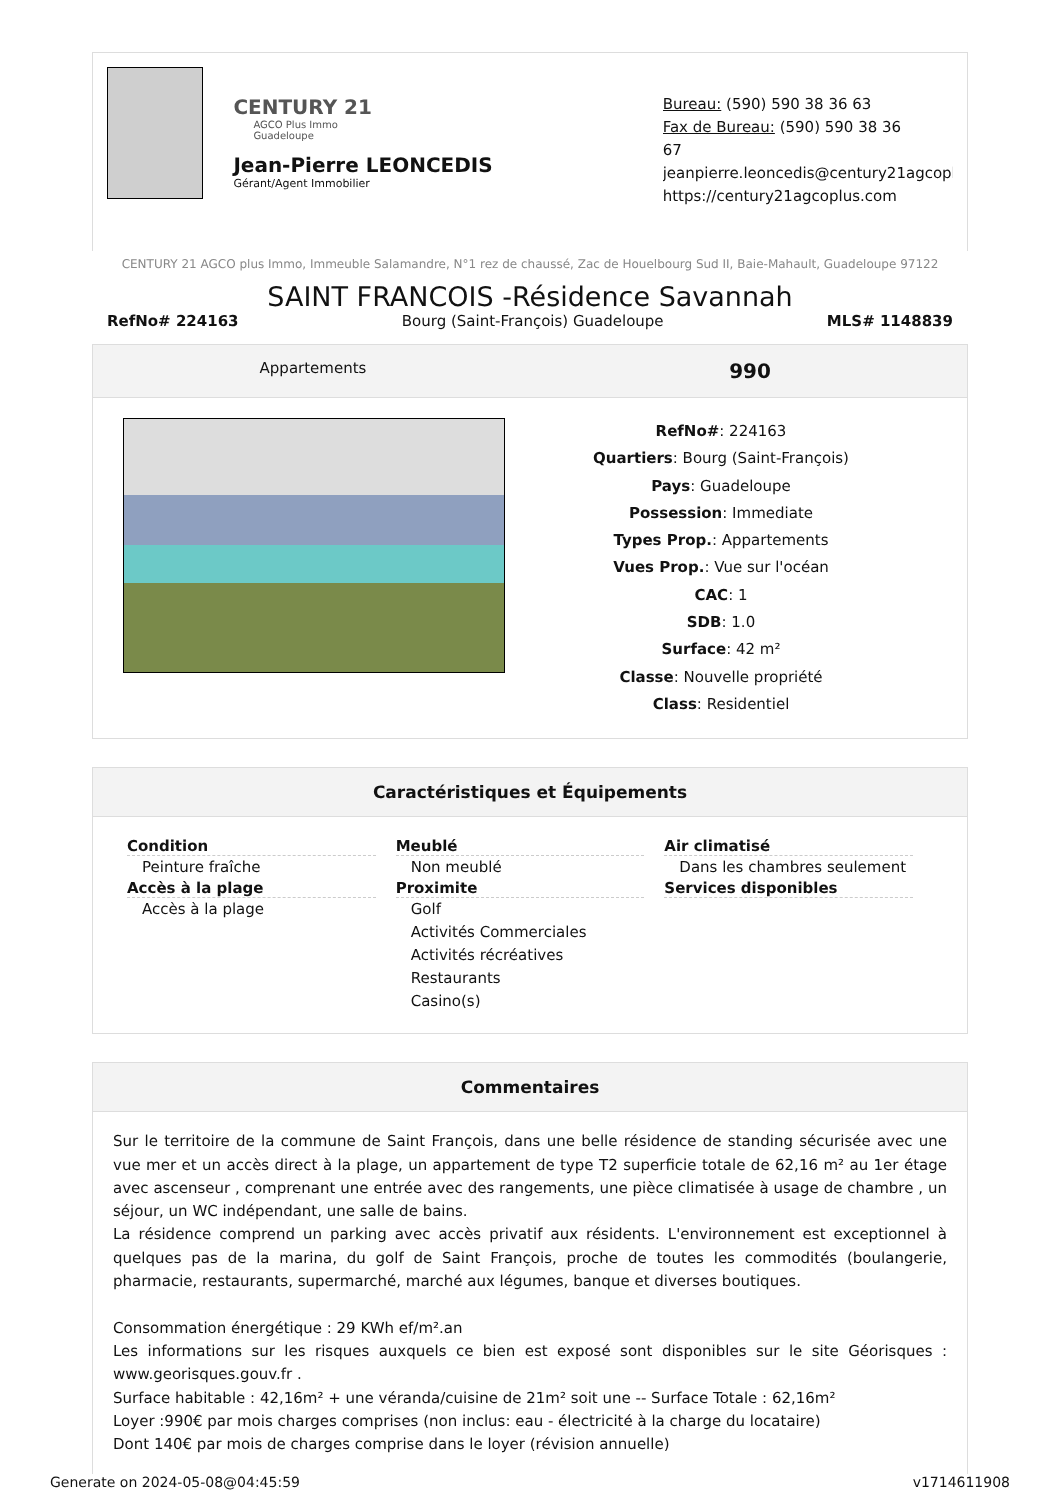CENTURY 21
AGCO Plus Immo
Guadeloupe
Jean-Pierre LEONCEDIS
Gérant/Agent Immobilier
Bureau: (590) 590 38 36 63
Fax de Bureau: (590) 590 38 36
67
jeanpierre.leoncedis@century21agcoplus
https://century21agcoplus.com
CENTURY 21 AGCO plus Immo, Immeuble Salamandre, N°1 rez de chaussé, Zac de Houelbourg Sud II, Baie-Mahault, Guadeloupe 97122
SAINT FRANCOIS -Résidence Savannah
RefNo# 224163 Bourg (Saint-François) Guadeloupe MLS# 1148839
Appartements 990
RefNo#: 224163
Quartiers: Bourg (Saint-François)
Pays: Guadeloupe
Possession: Immediate
Types Prop.: Appartements
Vues Prop.: Vue sur l'océan
CAC: 1
SDB: 1.0
Surface: 42 m²
Classe: Nouvelle propriété
Class: Residentiel
Caractéristiques et Équipements
Condition
Peinture fraîche
Accès à la plage
Accès à la plage
Meublé
Non meublé
Proximite
Golf
Activités Commerciales
Activités récréatives
Restaurants
Casino(s)
Air climatisé
Dans les chambres seulement
Services disponibles
Commentaires
Sur le territoire de la commune de Saint François, dans une belle résidence de standing sécurisée avec une vue mer et un accès direct à la plage, un appartement de type T2 superficie totale de 62,16 m² au 1er étage avec ascenseur , comprenant une entrée avec des rangements, une pièce climatisée à usage de chambre , un séjour, un WC indépendant, une salle de bains.
La résidence comprend un parking avec accès privatif aux résidents. L'environnement est exceptionnel à quelques pas de la marina, du golf de Saint François, proche de toutes les commodités (boulangerie, pharmacie, restaurants, supermarché, marché aux légumes, banque et diverses boutiques.
Consommation énergétique : 29 KWh ef/m².an
Les informations sur les risques auxquels ce bien est exposé sont disponibles sur le site Géorisques : www.georisques.gouv.fr .
Surface habitable : 42,16m² + une véranda/cuisine de 21m² soit une -- Surface Totale : 62,16m²
Loyer :990€ par mois charges comprises (non inclus: eau - électricité à la charge du locataire)
Dont 140€ par mois de charges comprise dans le loyer (révision annuelle)
Generate on 2024-05-08@04:45:59 v1714611908